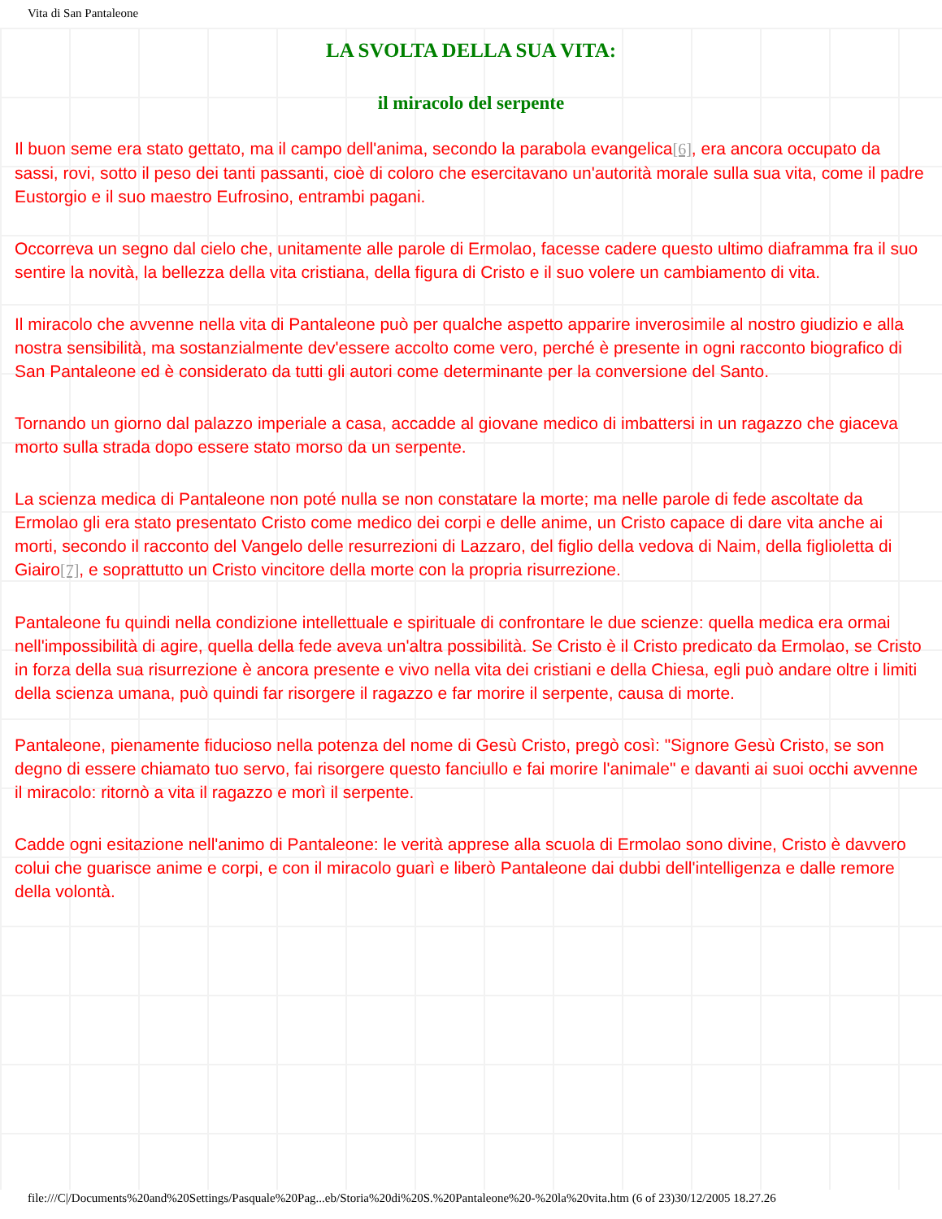Vita di San Pantaleone
LA SVOLTA DELLA SUA VITA:
il miracolo del serpente
Il buon seme era stato gettato, ma il campo dell'anima, secondo la parabola evangelica<sup>[6]</sup>, era ancora occupato da sassi, rovi, sotto il peso dei tanti passanti, cioè di coloro che esercitavano un'autorità morale sulla sua vita, come il padre Eustorgio e il suo maestro Eufrosino, entrambi pagani.
Occorreva un segno dal cielo che, unitamente alle parole di Ermolao, facesse cadere questo ultimo diaframma fra il suo sentire la novità, la bellezza della vita cristiana, della figura di Cristo e il suo volere un cambiamento di vita.
Il miracolo che avvenne nella vita di Pantaleone può per qualche aspetto apparire inverosimile al nostro giudizio e alla nostra sensibilità, ma sostanzialmente dev'essere accolto come vero, perché è presente in ogni racconto biografico di San Pantaleone ed è considerato da tutti gli autori come determinante per la conversione del Santo.
Tornando un giorno dal palazzo imperiale a casa, accadde al giovane medico di imbattersi in un ragazzo che giaceva morto sulla strada dopo essere stato morso da un serpente.
La scienza medica di Pantaleone non poté nulla se non constatare la morte; ma nelle parole di fede ascoltate da Ermolao gli era stato presentato Cristo come medico dei corpi e delle anime, un Cristo capace di dare vita anche ai morti, secondo il racconto del Vangelo delle resurrezioni di Lazzaro, del figlio della vedova di Naim, della figlioletta di Giairo<sup>[7]</sup>, e soprattutto un Cristo vincitore della morte con la propria risurrezione.
Pantaleone fu quindi nella condizione intellettuale e spirituale di confrontare le due scienze: quella medica era ormai nell'impossibilità di agire, quella della fede aveva un'altra possibilità. Se Cristo è il Cristo predicato da Ermolao, se Cristo in forza della sua risurrezione è ancora presente e vivo nella vita dei cristiani e della Chiesa, egli può andare oltre i limiti della scienza umana, può quindi far risorgere il ragazzo e far morire il serpente, causa di morte.
Pantaleone, pienamente fiducioso nella potenza del nome di Gesù Cristo, pregò così: "Signore Gesù Cristo, se son degno di essere chiamato tuo servo, fai risorgere questo fanciullo e fai morire l'animale" e davanti ai suoi occhi avvenne il miracolo: ritornò a vita il ragazzo e morì il serpente.
Cadde ogni esitazione nell'animo di Pantaleone: le verità apprese alla scuola di Ermolao sono divine, Cristo è davvero colui che guarisce anime e corpi, e con il miracolo guarì e liberò Pantaleone dai dubbi dell'intelligenza e dalle remore della volontà.
file:///C|/Documents%20and%20Settings/Pasquale%20Pag...eb/Storia%20di%20S.%20Pantaleone%20-%20la%20vita.htm (6 of 23)30/12/2005 18.27.26